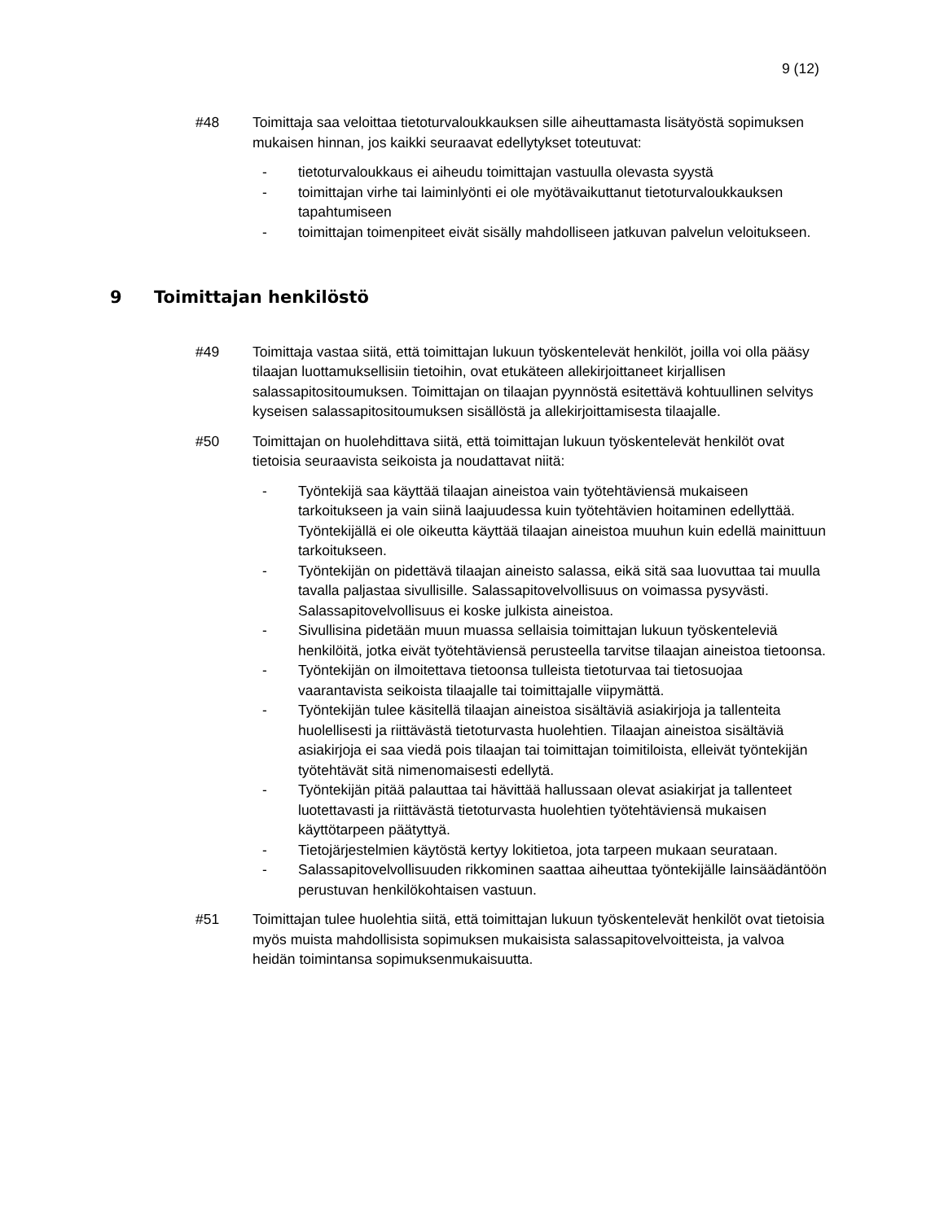9 (12)
#48 Toimittaja saa veloittaa tietoturvaloukkauksen sille aiheuttamasta lisätyöstä sopimuksen mukaisen hinnan, jos kaikki seuraavat edellytykset toteutuvat:
- tietoturvaloukkaus ei aiheudu toimittajan vastuulla olevasta syystä
- toimittajan virhe tai laiminlyönti ei ole myötävaikuttanut tietoturvaloukkauksen tapahtumiseen
- toimittajan toimenpiteet eivät sisälly mahdolliseen jatkuvan palvelun veloitukseen.
9 Toimittajan henkilöstö
#49 Toimittaja vastaa siitä, että toimittajan lukuun työskentelevät henkilöt, joilla voi olla pääsy tilaajan luottamuksellisiin tietoihin, ovat etukäteen allekirjoittaneet kirjallisen salassapitositoumuksen. Toimittajan on tilaajan pyynnöstä esitettävä kohtuullinen selvitys kyseisen salassapitositoumuksen sisällöstä ja allekirjoittamisesta tilaajalle.
#50 Toimittajan on huolehdittava siitä, että toimittajan lukuun työskentelevät henkilöt ovat tietoisia seuraavista seikoista ja noudattavat niitä:
- Työntekijä saa käyttää tilaajan aineistoa vain työtehtäviensä mukaiseen tarkoitukseen ja vain siinä laajuudessa kuin työtehtävien hoitaminen edellyttää. Työntekijällä ei ole oikeutta käyttää tilaajan aineistoa muuhun kuin edellä mainittuun tarkoitukseen.
- Työntekijän on pidettävä tilaajan aineisto salassa, eikä sitä saa luovuttaa tai muulla tavalla paljastaa sivullisille. Salassapitovelvollisuus on voimassa pysyvästi. Salassapitovelvollisuus ei koske julkista aineistoa.
- Sivullisina pidetään muun muassa sellaisia toimittajan lukuun työskenteleviä henkilöitä, jotka eivät työtehtäviensä perusteella tarvitse tilaajan aineistoa tietoonsa.
- Työntekijän on ilmoitettava tietoonsa tulleista tietoturvaa tai tietosuojaa vaarantavista seikoista tilaajalle tai toimittajalle viipymättä.
- Työntekijän tulee käsitellä tilaajan aineistoa sisältäviä asiakirjoja ja tallenteita huolellisesti ja riittävästä tietoturvasta huolehtien. Tilaajan aineistoa sisältäviä asiakirjoja ei saa viedä pois tilaajan tai toimittajan toimitiloista, elleivät työntekijän työtehtävät sitä nimenomaisesti edellytä.
- Työntekijän pitää palauttaa tai hävittää hallussaan olevat asiakirjat ja tallenteet luotettavasti ja riittävästä tietoturvasta huolehtien työtehtäviensä mukaisen käyttötarpeen päätyttyä.
- Tietojärjestelmien käytöstä kertyy lokitietoa, jota tarpeen mukaan seurataan.
- Salassapitovelvollisuuden rikkominen saattaa aiheuttaa työntekijälle lainsäädäntöön perustuvan henkilökohtaisen vastuun.
#51 Toimittajan tulee huolehtia siitä, että toimittajan lukuun työskentelevät henkilöt ovat tietoisia myös muista mahdollisista sopimuksen mukaisista salassapitovelvoitteista, ja valvoa heidän toimintansa sopimuksenmukaisuutta.